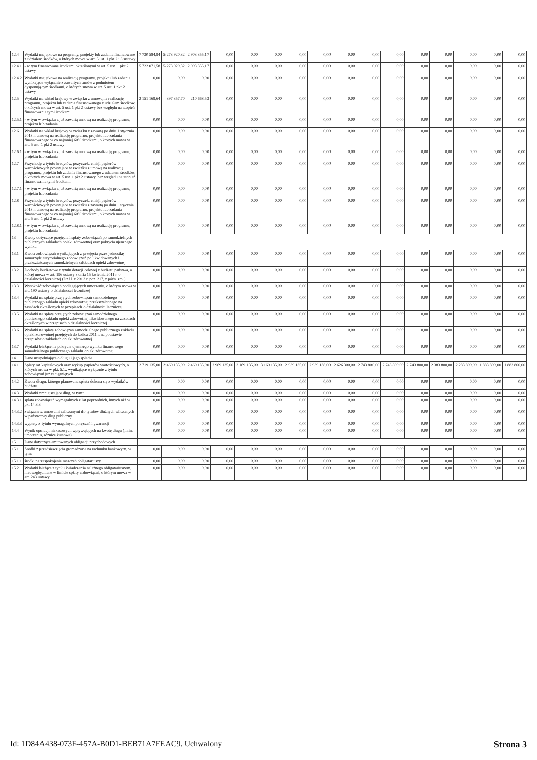| 12.4 | Wydatki majątkowe na programy, projekty lub zadania finansowane z udziałem środków, o których mowa w art. 5 ust. 1 pkt 2 i 3 ustawy | 7 730 584,94 | 5 273 920,32 | 2 903 355,17 | 0,00 | 0,00 | 0,00 | 0,00 | 0,00 | 0,00 | 0,00 | 0,00 | 0,00 | 0,00 | 0,00 | 0,00 | 0,00 |
| 12.4.1 | - w tym finansowane środkami określonymi w art. 5 ust. 1 pkt 2 ustawy | 5 722 071,58 | 5 273 920,32 | 2 903 355,17 | 0,00 | 0,00 | 0,00 | 0,00 | 0,00 | 0,00 | 0,00 | 0,00 | 0,00 | 0,00 | 0,00 | 0,00 | 0,00 |
| 12.4.2 | Wydatki majątkowe na realizację programu, projektu lub zadania wynikające wyłącznie z zawartych umów z podmiotem dysponującym środkami, o których mowa w art. 5 ust. 1 pkt 2 ustawy | 0,00 | 0,00 | 0,00 | 0,00 | 0,00 | 0,00 | 0,00 | 0,00 | 0,00 | 0,00 | 0,00 | 0,00 | 0,00 | 0,00 | 0,00 | 0,00 |
| 12.5 | Wydatki na wkład krajowy w związku z umową na realizację programu, projektu lub zadania finansowanego z udziałem środków, o których mowa w art. 5 ust. 1 pkt 2 ustawy bez względu na stopień finansowania tymi środkami | 2 151 169,64 | 397 357,70 | 210 668,53 | 0,00 | 0,00 | 0,00 | 0,00 | 0,00 | 0,00 | 0,00 | 0,00 | 0,00 | 0,00 | 0,00 | 0,00 | 0,00 |
| 12.5.1 | - w tym w związku z już zawartą umową na realizację programu, projektu lub zadania | 0,00 | 0,00 | 0,00 | 0,00 | 0,00 | 0,00 | 0,00 | 0,00 | 0,00 | 0,00 | 0,00 | 0,00 | 0,00 | 0,00 | 0,00 | 0,00 |
| 12.6 | Wydatki na wkład krajowy w związku z zawartą po dniu 1 stycznia 2013 r. umową na realizację programu, projektu lub zadania finansowanego w co najmniej 60% środkami, o których mowa w art. 5 ust. 1 pkt 2 ustawy | 0,00 | 0,00 | 0,00 | 0,00 | 0,00 | 0,00 | 0,00 | 0,00 | 0,00 | 0,00 | 0,00 | 0,00 | 0,00 | 0,00 | 0,00 | 0,00 |
| 12.6.1 | - w tym w związku z już zawartą umową na realizację programu, projektu lub zadania | 0,00 | 0,00 | 0,00 | 0,00 | 0,00 | 0,00 | 0,00 | 0,00 | 0,00 | 0,00 | 0,00 | 0,00 | 0,00 | 0,00 | 0,00 | 0,00 |
| 12.7 | Przychody z tytułu kredytów, pożyczek, emisji papierów wartościowych powstające w związku z umową na realizację programu, projektu lub zadania finansowanego z udziałem środków, o których mowa w art. 5 ust. 1 pkt 2 ustawy, bez względu na stopień finansowania tymi środkami | 0,00 | 0,00 | 0,00 | 0,00 | 0,00 | 0,00 | 0,00 | 0,00 | 0,00 | 0,00 | 0,00 | 0,00 | 0,00 | 0,00 | 0,00 | 0,00 |
| 12.7.1 | - w tym w związku z już zawartą umową na realizację programu, projektu lub zadania | 0,00 | 0,00 | 0,00 | 0,00 | 0,00 | 0,00 | 0,00 | 0,00 | 0,00 | 0,00 | 0,00 | 0,00 | 0,00 | 0,00 | 0,00 | 0,00 |
| 12.8 | Przychody z tytułu kredytów, pożyczek, emisji papierów wartościowych powstające w związku z zawartą po dniu 1 stycznia 2013 r. umową na realizację programu, projektu lub zadania finansowanego w co najmniej 60% środkami, o których mowa w art. 5 ust. 1 pkt 2 ustawy | 0,00 | 0,00 | 0,00 | 0,00 | 0,00 | 0,00 | 0,00 | 0,00 | 0,00 | 0,00 | 0,00 | 0,00 | 0,00 | 0,00 | 0,00 | 0,00 |
| 12.8.1 | - w tym w związku z już zawartą umową na realizację programu, projektu lub zadania | 0,00 | 0,00 | 0,00 | 0,00 | 0,00 | 0,00 | 0,00 | 0,00 | 0,00 | 0,00 | 0,00 | 0,00 | 0,00 | 0,00 | 0,00 | 0,00 |
| 13 | Kwoty dotyczące przejęcia i spłaty zobowiązań po samodzielnych publicznych zakładach opieki zdrowotnej oraz pokrycia ujemnego wyniku | | | | | | | | | | | | | | | | |
| 13.1 | Kwota zobowiązań wynikających z przejęcia przez jednostkę samorządu terytorialnego zobowiązań po likwidowanych i przekształcanych samodzielnych zakładach opieki zdrowotnej | 0,00 | 0,00 | 0,00 | 0,00 | 0,00 | 0,00 | 0,00 | 0,00 | 0,00 | 0,00 | 0,00 | 0,00 | 0,00 | 0,00 | 0,00 | 0,00 |
| 13.2 | Dochody budżetowe z tytułu dotacji celowej z budżetu państwa, o której mowa w art. 196 ustawy z dnia 15 kwietnia 2011 r. o działalności leczniczej (Dz.U. z 2013 r. poz. 217, z późn. zm.) | 0,00 | 0,00 | 0,00 | 0,00 | 0,00 | 0,00 | 0,00 | 0,00 | 0,00 | 0,00 | 0,00 | 0,00 | 0,00 | 0,00 | 0,00 | 0,00 |
| 13.3 | Wysokość zobowiązań podlegających umorzeniu, o którym mowa w art. 190 ustawy o działalności leczniczej | 0,00 | 0,00 | 0,00 | 0,00 | 0,00 | 0,00 | 0,00 | 0,00 | 0,00 | 0,00 | 0,00 | 0,00 | 0,00 | 0,00 | 0,00 | 0,00 |
| 13.4 | Wydatki na spłatę przejętych zobowiązań samodzielnego publicznego zakładu opieki zdrowotnej przekształconego na zasadach określonych w przepisach o działalności leczniczej | 0,00 | 0,00 | 0,00 | 0,00 | 0,00 | 0,00 | 0,00 | 0,00 | 0,00 | 0,00 | 0,00 | 0,00 | 0,00 | 0,00 | 0,00 | 0,00 |
| 13.5 | Wydatki na spłatę przejętych zobowiązań samodzielnego publicznego zakładu opieki zdrowotnej likwidowanego na zasadach określonych w przepisach o działalności leczniczej | 0,00 | 0,00 | 0,00 | 0,00 | 0,00 | 0,00 | 0,00 | 0,00 | 0,00 | 0,00 | 0,00 | 0,00 | 0,00 | 0,00 | 0,00 | 0,00 |
| 13.6 | Wydatki na spłatę zobowiązań samodzielnego publicznego zakładu opieki zdrowotnej przejętych do końca 2011 r. na podstawie przepisów o zakładach opieki zdrowotnej | 0,00 | 0,00 | 0,00 | 0,00 | 0,00 | 0,00 | 0,00 | 0,00 | 0,00 | 0,00 | 0,00 | 0,00 | 0,00 | 0,00 | 0,00 | 0,00 |
| 13.7 | Wydatki bieżące na pokrycie ujemnego wyniku finansowego samodzielnego publicznego zakładu opieki zdrowotnej | 0,00 | 0,00 | 0,00 | 0,00 | 0,00 | 0,00 | 0,00 | 0,00 | 0,00 | 0,00 | 0,00 | 0,00 | 0,00 | 0,00 | 0,00 | 0,00 |
| 14 | Dane uzupełniające o długu i jego spłacie | | | | | | | | | | | | | | | | |
| 14.1 | Spłaty rat kapitałowych oraz wykup papierów wartościowych, o których mowa w pkt. 5.1., wynikające wyłącznie z tytułu zobowiązań już zaciągniętych | 2 719 135,00 | 2 469 135,00 | 2 469 135,00 | 2 969 135,00 | 3 169 135,00 | 3 169 135,00 | 2 939 135,00 | 2 939 138,00 | 2 626 300,00 | 2 743 800,00 | 2 743 800,00 | 2 743 800,00 | 2 383 800,00 | 2 283 800,00 | 1 883 800,00 | 1 883 800,00 |
| 14.2 | Kwota długu, którego planowana spłata dokona się z wydatków budżetu | 0,00 | 0,00 | 0,00 | 0,00 | 0,00 | 0,00 | 0,00 | 0,00 | 0,00 | 0,00 | 0,00 | 0,00 | 0,00 | 0,00 | 0,00 | 0,00 |
| 14.3 | Wydatki zmniejszające dług, w tym: | 0,00 | 0,00 | 0,00 | 0,00 | 0,00 | 0,00 | 0,00 | 0,00 | 0,00 | 0,00 | 0,00 | 0,00 | 0,00 | 0,00 | 0,00 | 0,00 |
| 14.3.1 | spłata zobowiązań wymagalnych z lat poprzednich, innych niż w pkt 14.3.3 | 0,00 | 0,00 | 0,00 | 0,00 | 0,00 | 0,00 | 0,00 | 0,00 | 0,00 | 0,00 | 0,00 | 0,00 | 0,00 | 0,00 | 0,00 | 0,00 |
| 14.3.2 | związane z umowami zaliczanymi do tytułów dłużnych wliczanych w państwowy dług publiczny | 0,00 | 0,00 | 0,00 | 0,00 | 0,00 | 0,00 | 0,00 | 0,00 | 0,00 | 0,00 | 0,00 | 0,00 | 0,00 | 0,00 | 0,00 | 0,00 |
| 14.3.3 | wypłaty z tytułu wymagalnych poręczeń i gwarancji | 0,00 | 0,00 | 0,00 | 0,00 | 0,00 | 0,00 | 0,00 | 0,00 | 0,00 | 0,00 | 0,00 | 0,00 | 0,00 | 0,00 | 0,00 | 0,00 |
| 14.4 | Wynik operacji niekasowych wpływających na kwotę długu (m.in. umorzenia, różnice kursowe) | 0,00 | 0,00 | 0,00 | 0,00 | 0,00 | 0,00 | 0,00 | 0,00 | 0,00 | 0,00 | 0,00 | 0,00 | 0,00 | 0,00 | 0,00 | 0,00 |
| 15 | Dane dotyczące emitowanych obligacji przychodowych | | | | | | | | | | | | | | | | |
| 15.1 | Środki z przedsięwzięcia gromadzone na rachunku bankowym, w tym: | 0,00 | 0,00 | 0,00 | 0,00 | 0,00 | 0,00 | 0,00 | 0,00 | 0,00 | 0,00 | 0,00 | 0,00 | 0,00 | 0,00 | 0,00 | 0,00 |
| 15.1.1 | środki na zaspokojenie roszczeń obligatariuszy | 0,00 | 0,00 | 0,00 | 0,00 | 0,00 | 0,00 | 0,00 | 0,00 | 0,00 | 0,00 | 0,00 | 0,00 | 0,00 | 0,00 | 0,00 | 0,00 |
| 15.2 | Wydatki bieżące z tytułu świadczenia należnego obligatariuszom, nieuwzględniane w limicie spłaty zobowiązań, o którym mowa w art. 243 ustawy | 0,00 | 0,00 | 0,00 | 0,00 | 0,00 | 0,00 | 0,00 | 0,00 | 0,00 | 0,00 | 0,00 | 0,00 | 0,00 | 0,00 | 0,00 | 0,00 |
Id: 1D84A438-073F-457A-B0D1-BEB71A7FEAC9. Uchwalony Strona 3